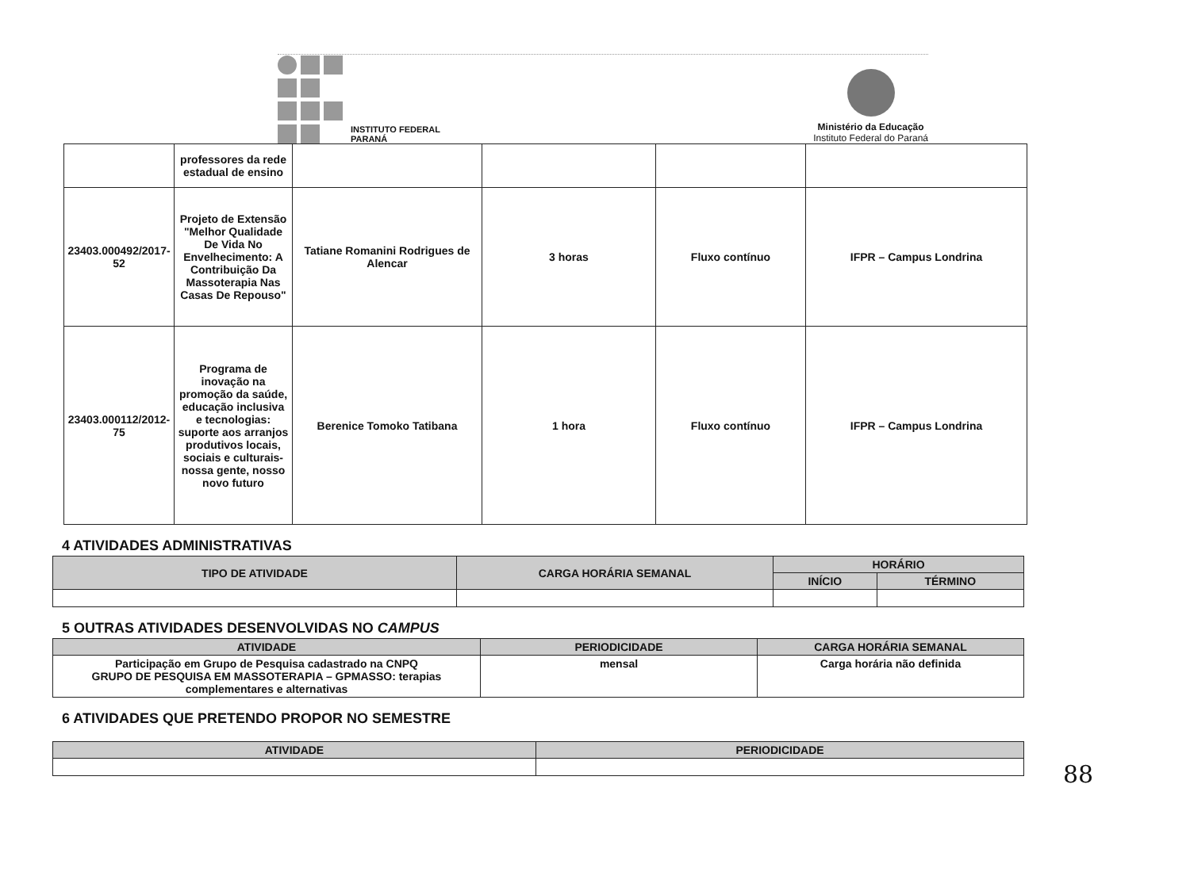INSTITUTO FEDERAL
PARANÁ
Ministério da Educação
Instituto Federal do Paraná
| | professores da rede estadual de ensino | | | | |
| 23403.000492/2017-52 | Projeto de Extensão "Melhor Qualidade De Vida No Envelhecimento: A Contribuição Da Massoterapia Nas Casas De Repouso" | Tatiane Romanini Rodrigues de Alencar | 3 horas | Fluxo contínuo | IFPR – Campus Londrina |
| 23403.000112/2012-75 | Programa de inovação na promoção da saúde, educação inclusiva e tecnologias: suporte aos arranjos produtivos locais, sociais e culturais- nossa gente, nosso novo futuro | Berenice Tomoko Tatibana | 1 hora | Fluxo contínuo | IFPR – Campus Londrina |
4 ATIVIDADES ADMINISTRATIVAS
| TIPO DE ATIVIDADE | CARGA HORÁRIA SEMANAL | HORÁRIO | |
| --- | --- | --- | --- |
| | | INÍCIO | TÉRMINO |
5 OUTRAS ATIVIDADES DESENVOLVIDAS NO CAMPUS
| ATIVIDADE | PERIODICIDADE | CARGA HORÁRIA SEMANAL |
| --- | --- | --- |
| Participação em Grupo de Pesquisa cadastrado na CNPQ GRUPO DE PESQUISA EM MASSOTERAPIA – GPMASSO: terapias complementares e alternativas | mensal | Carga horária não definida |
6 ATIVIDADES QUE PRETENDO PROPOR NO SEMESTRE
| ATIVIDADE | PERIODICIDADE |
| --- | --- |
88